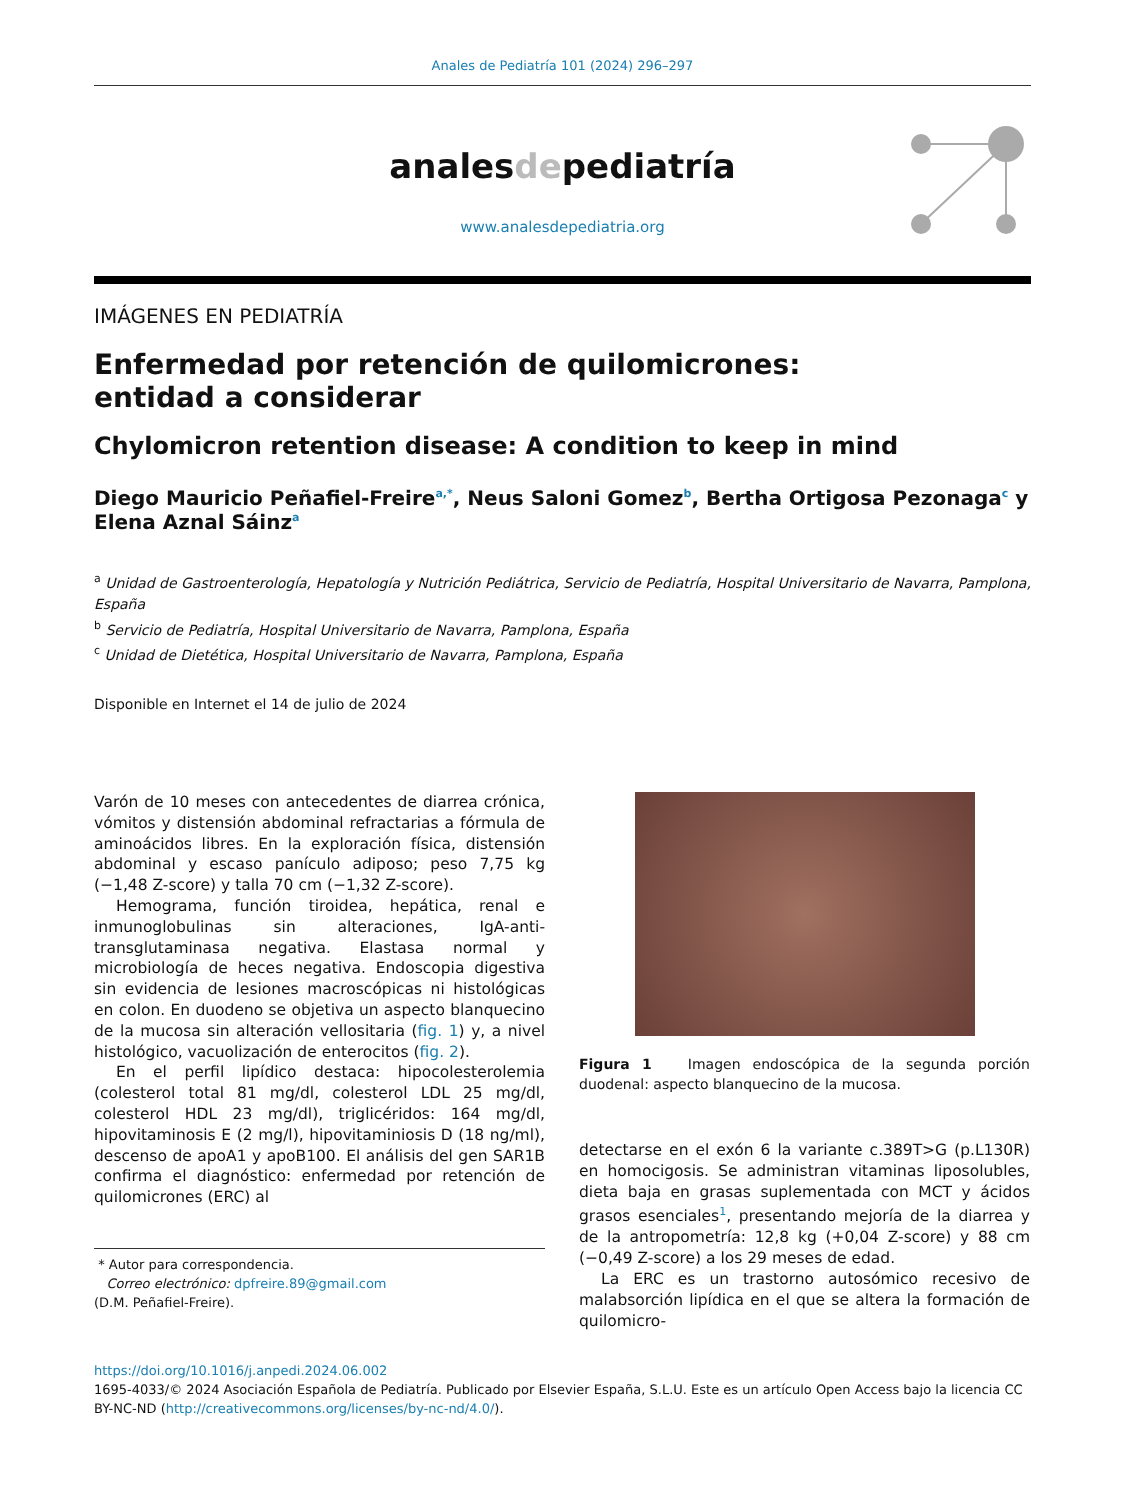Anales de Pediatría 101 (2024) 296–297
analesdepediatría
www.analesdepediatria.org
IMÁGENES EN PEDIATRÍA
Enfermedad por retención de quilomicrones: entidad a considerar
Chylomicron retention disease: A condition to keep in mind
Diego Mauricio Peñafiel-Freire<sup>a,*</sup>, Neus Saloni Gomez<sup>b</sup>, Bertha Ortigosa Pezonaga<sup>c</sup> y Elena Aznal Sáinz<sup>a</sup>
<sup>a</sup> Unidad de Gastroenterología, Hepatología y Nutrición Pediátrica, Servicio de Pediatría, Hospital Universitario de Navarra, Pamplona, España
<sup>b</sup> Servicio de Pediatría, Hospital Universitario de Navarra, Pamplona, España
<sup>c</sup> Unidad de Dietética, Hospital Universitario de Navarra, Pamplona, España
Disponible en Internet el 14 de julio de 2024
Varón de 10 meses con antecedentes de diarrea crónica, vómitos y distensión abdominal refractarias a fórmula de aminoácidos libres. En la exploración física, distensión abdominal y escaso panículo adiposo; peso 7,75 kg (−1,48 Z-score) y talla 70 cm (−1,32 Z-score).
Hemograma, función tiroidea, hepática, renal e inmunoglobulinas sin alteraciones, IgA-anti-transglutaminasa negativa. Elastasa normal y microbiología de heces negativa. Endoscopia digestiva sin evidencia de lesiones macroscópicas ni histológicas en colon. En duodeno se objetiva un aspecto blanquecino de la mucosa sin alteración vellositaria (fig. 1) y, a nivel histológico, vacuolización de enterocitos (fig. 2).
En el perfil lipídico destaca: hipocolesterolemia (colesterol total 81 mg/dl, colesterol LDL 25 mg/dl, colesterol HDL 23 mg/dl), triglicéridos: 164 mg/dl, hipovitaminosis E (2 mg/l), hipovitaminiosis D (18 ng/ml), descenso de apoA1 y apoB100. El análisis del gen SAR1B confirma el diagnóstico: enfermedad por retención de quilomicrones (ERC) al
* Autor para correspondencia.
Correo electrónico: dpfreire.89@gmail.com
(D.M. Peñafiel-Freire).
Figura 1 Imagen endoscópica de la segunda porción duodenal: aspecto blanquecino de la mucosa.
detectarse en el exón 6 la variante c.389T>G (p.L130R) en homocigosis. Se administran vitaminas liposolubles, dieta baja en grasas suplementada con MCT y ácidos grasos esenciales<sup>1</sup>, presentando mejoría de la diarrea y de la antropometría: 12,8 kg (+0,04 Z-score) y 88 cm (−0,49 Z-score) a los 29 meses de edad.
La ERC es un trastorno autosómico recesivo de malabsorción lipídica en el que se altera la formación de quilomicro-
https://doi.org/10.1016/j.anpedi.2024.06.002
1695-4033/© 2024 Asociación Española de Pediatría. Publicado por Elsevier España, S.L.U. Este es un artículo Open Access bajo la licencia CC BY-NC-ND (http://creativecommons.org/licenses/by-nc-nd/4.0/).